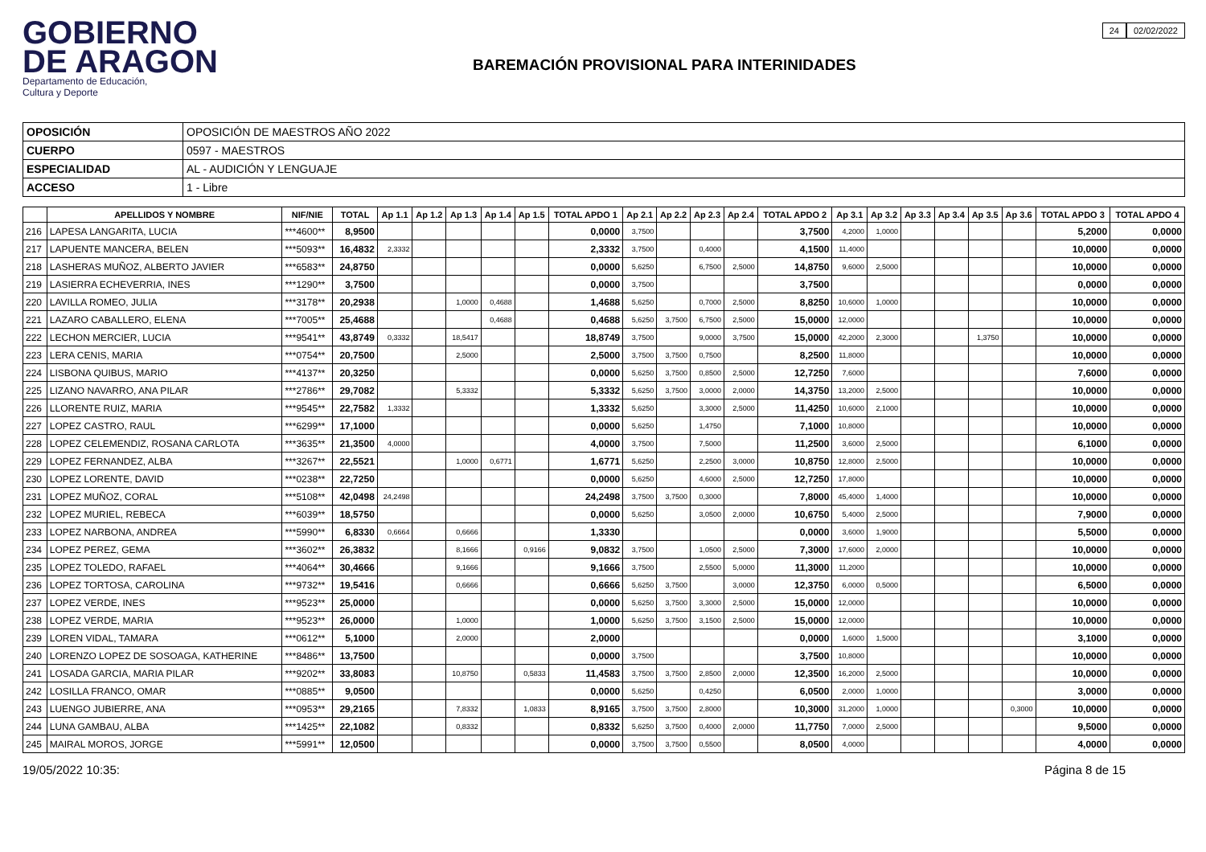GOBIERNO
DE ARAGON
Departamento de Educación,
Cultura y Deporte
BAREMACIÓN PROVISIONAL PARA INTERINIDADES
24 02/02/2022
| OPOSICIÓN | OPOSICIÓN DE MAESTROS AÑO 2022 |
| CUERPO | 0597 - MAESTROS |
| ESPECIALIDAD | AL - AUDICIÓN Y LENGUAJE |
| ACCESO | 1 - Libre |
| | APELLIDOS Y NOMBRE | NIF/NIE | TOTAL | Ap 1.1 | Ap 1.2 | Ap 1.3 | Ap 1.4 | Ap 1.5 | TOTAL APDO 1 | Ap 2.1 | Ap 2.2 | Ap 2.3 | Ap 2.4 | TOTAL APDO 2 | Ap 3.1 | Ap 3.2 | Ap 3.3 | Ap 3.4 | Ap 3.5 | Ap 3.6 | TOTAL APDO 3 | TOTAL APDO 4 |
| --- | --- | --- | --- | --- | --- | --- | --- | --- | --- | --- | --- | --- | --- | --- | --- | --- | --- | --- | --- | --- | --- | --- |
| 216 | LAPESA LANGARITA, LUCIA | ***4600** | 8,9500 | | | | | | 0,0000 | 3,7500 | | | | 3,7500 | 4,2000 | 1,0000 | | | | | 5,2000 | 0,0000 |
| 217 | LAPUENTE MANCERA, BELEN | ***5093** | 16,4832 | 2,3332 | | | | | 2,3332 | 3,7500 | | 0,4000 | | 4,1500 | 11,4000 | | | | | | 10,0000 | 0,0000 |
| 218 | LASHERAS MUÑOZ, ALBERTO JAVIER | ***6583** | 24,8750 | | | | | | 0,0000 | 5,6250 | | 6,7500 | 2,5000 | 14,8750 | 9,6000 | 2,5000 | | | | | 10,0000 | 0,0000 |
| 219 | LASIERRA ECHEVERRIA, INES | ***1290** | 3,7500 | | | | | | 0,0000 | 3,7500 | | | | 3,7500 | | | | | | | 0,0000 | 0,0000 |
| 220 | LAVILLA ROMEO, JULIA | ***3178** | 20,2938 | | | 1,0000 | 0,4688 | | 1,4688 | 5,6250 | | 0,7000 | 2,5000 | 8,8250 | 10,6000 | 1,0000 | | | | | 10,0000 | 0,0000 |
| 221 | LAZARO CABALLERO, ELENA | ***7005** | 25,4688 | | | | 0,4688 | | 0,4688 | 5,6250 | 3,7500 | 6,7500 | 2,5000 | 15,0000 | 12,0000 | | | | | | 10,0000 | 0,0000 |
| 222 | LECHON MERCIER, LUCIA | ***9541** | 43,8749 | 0,3332 | | 18,5417 | | | 18,8749 | 3,7500 | | 9,0000 | 3,7500 | 15,0000 | 42,2000 | 2,3000 | | | 1,3750 | | 10,0000 | 0,0000 |
| 223 | LERA CENIS, MARIA | ***0754** | 20,7500 | | | 2,5000 | | | 2,5000 | 3,7500 | 3,7500 | 0,7500 | | 8,2500 | 11,8000 | | | | | | 10,0000 | 0,0000 |
| 224 | LISBONA QUIBUS, MARIO | ***4137** | 20,3250 | | | | | | 0,0000 | 5,6250 | 3,7500 | 0,8500 | 2,5000 | 12,7250 | 7,6000 | | | | | | 7,6000 | 0,0000 |
| 225 | LIZANO NAVARRO, ANA PILAR | ***2786** | 29,7082 | | | 5,3332 | | | 5,3332 | 5,6250 | 3,7500 | 3,0000 | 2,0000 | 14,3750 | 13,2000 | 2,5000 | | | | | 10,0000 | 0,0000 |
| 226 | LLORENTE RUIZ, MARIA | ***9545** | 22,7582 | 1,3332 | | | | | 1,3332 | 5,6250 | | 3,3000 | 2,5000 | 11,4250 | 10,6000 | 2,1000 | | | | | 10,0000 | 0,0000 |
| 227 | LOPEZ CASTRO, RAUL | ***6299** | 17,1000 | | | | | | 0,0000 | 5,6250 | | 1,4750 | | 7,1000 | 10,8000 | | | | | | 10,0000 | 0,0000 |
| 228 | LOPEZ CELEMENDIZ, ROSANA CARLOTA | ***3635** | 21,3500 | 4,0000 | | | | | 4,0000 | 3,7500 | | 7,5000 | | 11,2500 | 3,6000 | 2,5000 | | | | | 6,1000 | 0,0000 |
| 229 | LOPEZ FERNANDEZ, ALBA | ***3267** | 22,5521 | | | 1,0000 | 0,6771 | | 1,6771 | 5,6250 | | 2,2500 | 3,0000 | 10,8750 | 12,8000 | 2,5000 | | | | | 10,0000 | 0,0000 |
| 230 | LOPEZ LORENTE, DAVID | ***0238** | 22,7250 | | | | | | 0,0000 | 5,6250 | | 4,6000 | 2,5000 | 12,7250 | 17,8000 | | | | | | 10,0000 | 0,0000 |
| 231 | LOPEZ MUÑOZ, CORAL | ***5108** | 42,0498 | 24,2498 | | | | | 24,2498 | 3,7500 | 3,7500 | 0,3000 | | 7,8000 | 45,4000 | 1,4000 | | | | | 10,0000 | 0,0000 |
| 232 | LOPEZ MURIEL, REBECA | ***6039** | 18,5750 | | | | | | 0,0000 | 5,6250 | | 3,0500 | 2,0000 | 10,6750 | 5,4000 | 2,5000 | | | | | 7,9000 | 0,0000 |
| 233 | LOPEZ NARBONA, ANDREA | ***5990** | 6,8330 | 0,6664 | | 0,6666 | | | 1,3330 | | | | | 0,0000 | 3,6000 | 1,9000 | | | | | 5,5000 | 0,0000 |
| 234 | LOPEZ PEREZ, GEMA | ***3602** | 26,3832 | | | 8,1666 | | 0,9166 | 9,0832 | 3,7500 | | 1,0500 | 2,5000 | 7,3000 | 17,6000 | 2,0000 | | | | | 10,0000 | 0,0000 |
| 235 | LOPEZ TOLEDO, RAFAEL | ***4064** | 30,4666 | | | 9,1666 | | | 9,1666 | 3,7500 | | 2,5500 | 5,0000 | 11,3000 | 11,2000 | | | | | | 10,0000 | 0,0000 |
| 236 | LOPEZ TORTOSA, CAROLINA | ***9732** | 19,5416 | | | 0,6666 | | | 0,6666 | 5,6250 | 3,7500 | | 3,0000 | 12,3750 | 6,0000 | 0,5000 | | | | | 6,5000 | 0,0000 |
| 237 | LOPEZ VERDE, INES | ***9523** | 25,0000 | | | | | | 0,0000 | 5,6250 | 3,7500 | 3,3000 | 2,5000 | 15,0000 | 12,0000 | | | | | | 10,0000 | 0,0000 |
| 238 | LOPEZ VERDE, MARIA | ***9523** | 26,0000 | | | 1,0000 | | | 1,0000 | 5,6250 | 3,7500 | 3,1500 | 2,5000 | 15,0000 | 12,0000 | | | | | | 10,0000 | 0,0000 |
| 239 | LOREN VIDAL, TAMARA | ***0612** | 5,1000 | | | 2,0000 | | | 2,0000 | | | | | 0,0000 | 1,6000 | 1,5000 | | | | | 3,1000 | 0,0000 |
| 240 | LORENZO LOPEZ DE SOSOAGA, KATHERINE | ***8486** | 13,7500 | | | | | | 0,0000 | 3,7500 | | | | 3,7500 | 10,8000 | | | | | | 10,0000 | 0,0000 |
| 241 | LOSADA GARCIA, MARIA PILAR | ***9202** | 33,8083 | | | 10,8750 | | 0,5833 | 11,4583 | 3,7500 | 3,7500 | 2,8500 | 2,0000 | 12,3500 | 16,2000 | 2,5000 | | | | | 10,0000 | 0,0000 |
| 242 | LOSILLA FRANCO, OMAR | ***0885** | 9,0500 | | | | | | 0,0000 | 5,6250 | | 0,4250 | | 6,0500 | 2,0000 | 1,0000 | | | | | 3,0000 | 0,0000 |
| 243 | LUENGO JUBIERRE, ANA | ***0953** | 29,2165 | | | 7,8332 | | 1,0833 | 8,9165 | 3,7500 | 3,7500 | 2,8000 | | 10,3000 | 31,2000 | 1,0000 | | | | 0,3000 | 10,0000 | 0,0000 |
| 244 | LUNA GAMBAU, ALBA | ***1425** | 22,1082 | | | 0,8332 | | | 0,8332 | 5,6250 | 3,7500 | 0,4000 | 2,0000 | 11,7750 | 7,0000 | 2,5000 | | | | | 9,5000 | 0,0000 |
| 245 | MAIRAL MOROS, JORGE | ***5991** | 12,0500 | | | | | | 0,0000 | 3,7500 | 3,7500 | 0,5500 | | 8,0500 | 4,0000 | | | | | | 4,0000 | 0,0000 |
19/05/2022 10:35: Página 8 de 15